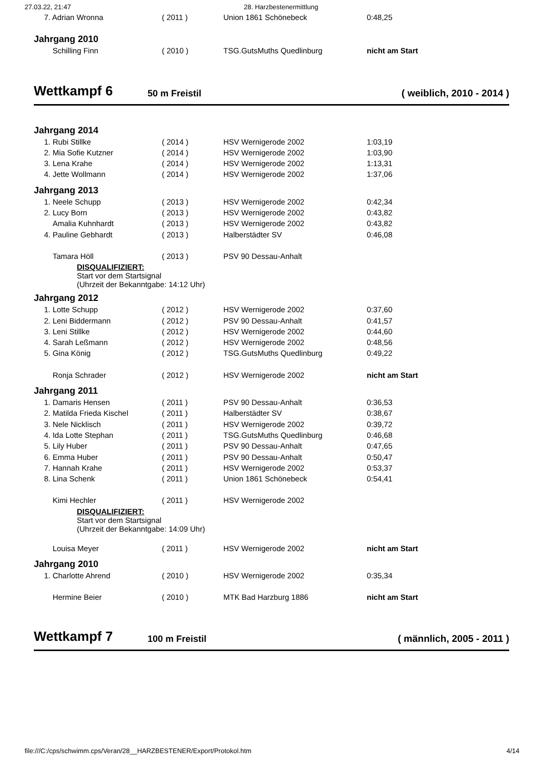27.03.22, 21:47 28. Harzbestenermittlung
| 7. Adrian Wronna | ( 2011 ) | Union 1861 Schönebeck | 0:48,25 |
| Jahrgang 2010 | | | |
| Schilling Finn | ( 2010 ) | TSG.GutsMuths Quedlinburg | nicht am Start |
Wettkampf 6
50 m Freistil ( weiblich, 2010 - 2014 )
| Jahrgang 2014 | | | |
| 1. Rubi Stillke | ( 2014 ) | HSV Wernigerode 2002 | 1:03,19 |
| 2. Mia Sofie Kutzner | ( 2014 ) | HSV Wernigerode 2002 | 1:03,90 |
| 3. Lena Krahe | ( 2014 ) | HSV Wernigerode 2002 | 1:13,31 |
| 4. Jette Wollmann | ( 2014 ) | HSV Wernigerode 2002 | 1:37,06 |
| Jahrgang 2013 | | | |
| 1. Neele Schupp | ( 2013 ) | HSV Wernigerode 2002 | 0:42,34 |
| 2. Lucy Born | ( 2013 ) | HSV Wernigerode 2002 | 0:43,82 |
| Amalia Kuhnhardt | ( 2013 ) | HSV Wernigerode 2002 | 0:43,82 |
| 4. Pauline Gebhardt | ( 2013 ) | Halberstädter SV | 0:46,08 |
| Tamara Höll | ( 2013 ) | PSV 90 Dessau-Anhalt | |
| DISQUALIFIZIERT: Start vor dem Startsignal (Uhrzeit der Bekanntgabe: 14:12 Uhr) | | | |
| Jahrgang 2012 | | | |
| 1. Lotte Schupp | ( 2012 ) | HSV Wernigerode 2002 | 0:37,60 |
| 2. Leni Biddermann | ( 2012 ) | PSV 90 Dessau-Anhalt | 0:41,57 |
| 3. Leni Stillke | ( 2012 ) | HSV Wernigerode 2002 | 0:44,60 |
| 4. Sarah Leßmann | ( 2012 ) | HSV Wernigerode 2002 | 0:48,56 |
| 5. Gina König | ( 2012 ) | TSG.GutsMuths Quedlinburg | 0:49,22 |
| Ronja Schrader | ( 2012 ) | HSV Wernigerode 2002 | nicht am Start |
| Jahrgang 2011 | | | |
| 1. Damaris Hensen | ( 2011 ) | PSV 90 Dessau-Anhalt | 0:36,53 |
| 2. Matilda Frieda Kischel | ( 2011 ) | Halberstädter SV | 0:38,67 |
| 3. Nele Nicklisch | ( 2011 ) | HSV Wernigerode 2002 | 0:39,72 |
| 4. Ida Lotte Stephan | ( 2011 ) | TSG.GutsMuths Quedlinburg | 0:46,68 |
| 5. Lily Huber | ( 2011 ) | PSV 90 Dessau-Anhalt | 0:47,65 |
| 6. Emma Huber | ( 2011 ) | PSV 90 Dessau-Anhalt | 0:50,47 |
| 7. Hannah Krahe | ( 2011 ) | HSV Wernigerode 2002 | 0:53,37 |
| 8. Lina Schenk | ( 2011 ) | Union 1861 Schönebeck | 0:54,41 |
| Kimi Hechler | ( 2011 ) | HSV Wernigerode 2002 | |
| DISQUALIFIZIERT: Start vor dem Startsignal (Uhrzeit der Bekanntgabe: 14:09 Uhr) | | | |
| Louisa Meyer | ( 2011 ) | HSV Wernigerode 2002 | nicht am Start |
| Jahrgang 2010 | | | |
| 1. Charlotte Ahrend | ( 2010 ) | HSV Wernigerode 2002 | 0:35,34 |
| Hermine Beier | ( 2010 ) | MTK Bad Harzburg 1886 | nicht am Start |
Wettkampf 7
100 m Freistil ( männlich, 2005 - 2011 )
file:///C:/cps/schwimm.cps/Veran/28__HARZBESTENER/Export/Protokol.htm 4/14